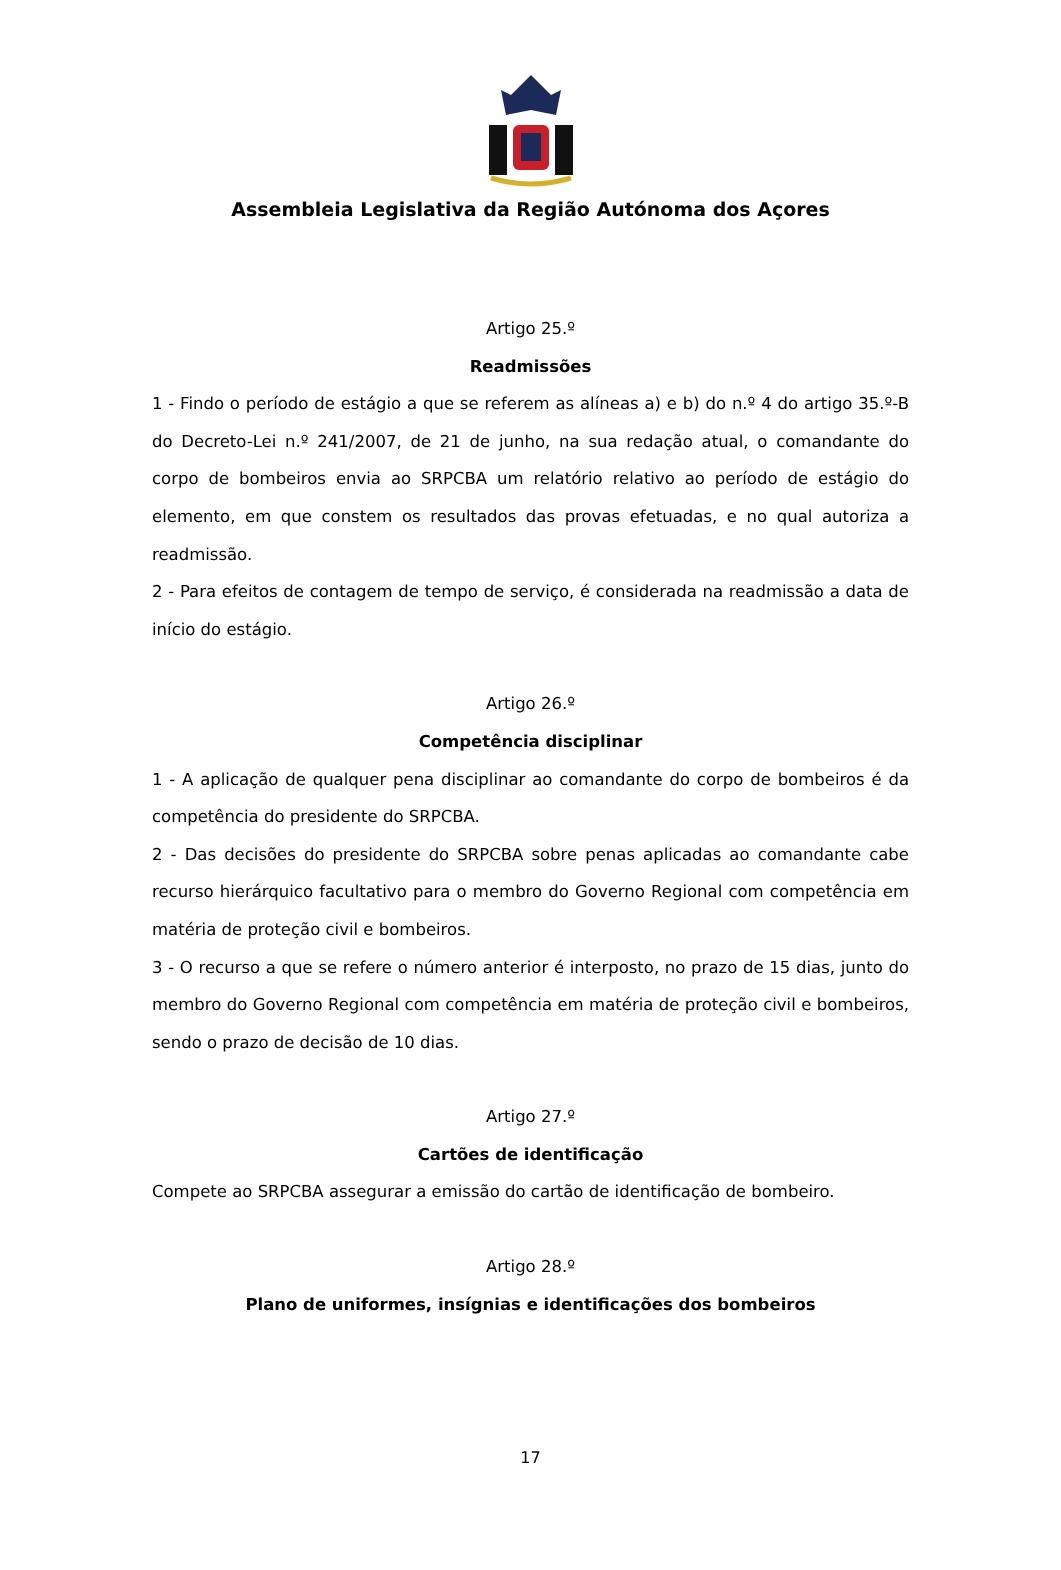Assembleia Legislativa da Região Autónoma dos Açores
Artigo 25.º
Readmissões
1 - Findo o período de estágio a que se referem as alíneas a) e b) do n.º 4 do artigo 35.º-B do Decreto-Lei n.º 241/2007, de 21 de junho, na sua redação atual, o comandante do corpo de bombeiros envia ao SRPCBA um relatório relativo ao período de estágio do elemento, em que constem os resultados das provas efetuadas, e no qual autoriza a readmissão.
2 - Para efeitos de contagem de tempo de serviço, é considerada na readmissão a data de início do estágio.
Artigo 26.º
Competência disciplinar
1 - A aplicação de qualquer pena disciplinar ao comandante do corpo de bombeiros é da competência do presidente do SRPCBA.
2 - Das decisões do presidente do SRPCBA sobre penas aplicadas ao comandante cabe recurso hierárquico facultativo para o membro do Governo Regional com competência em matéria de proteção civil e bombeiros.
3 - O recurso a que se refere o número anterior é interposto, no prazo de 15 dias, junto do membro do Governo Regional com competência em matéria de proteção civil e bombeiros, sendo o prazo de decisão de 10 dias.
Artigo 27.º
Cartões de identificação
Compete ao SRPCBA assegurar a emissão do cartão de identificação de bombeiro.
Artigo 28.º
Plano de uniformes, insígnias e identificações dos bombeiros
17